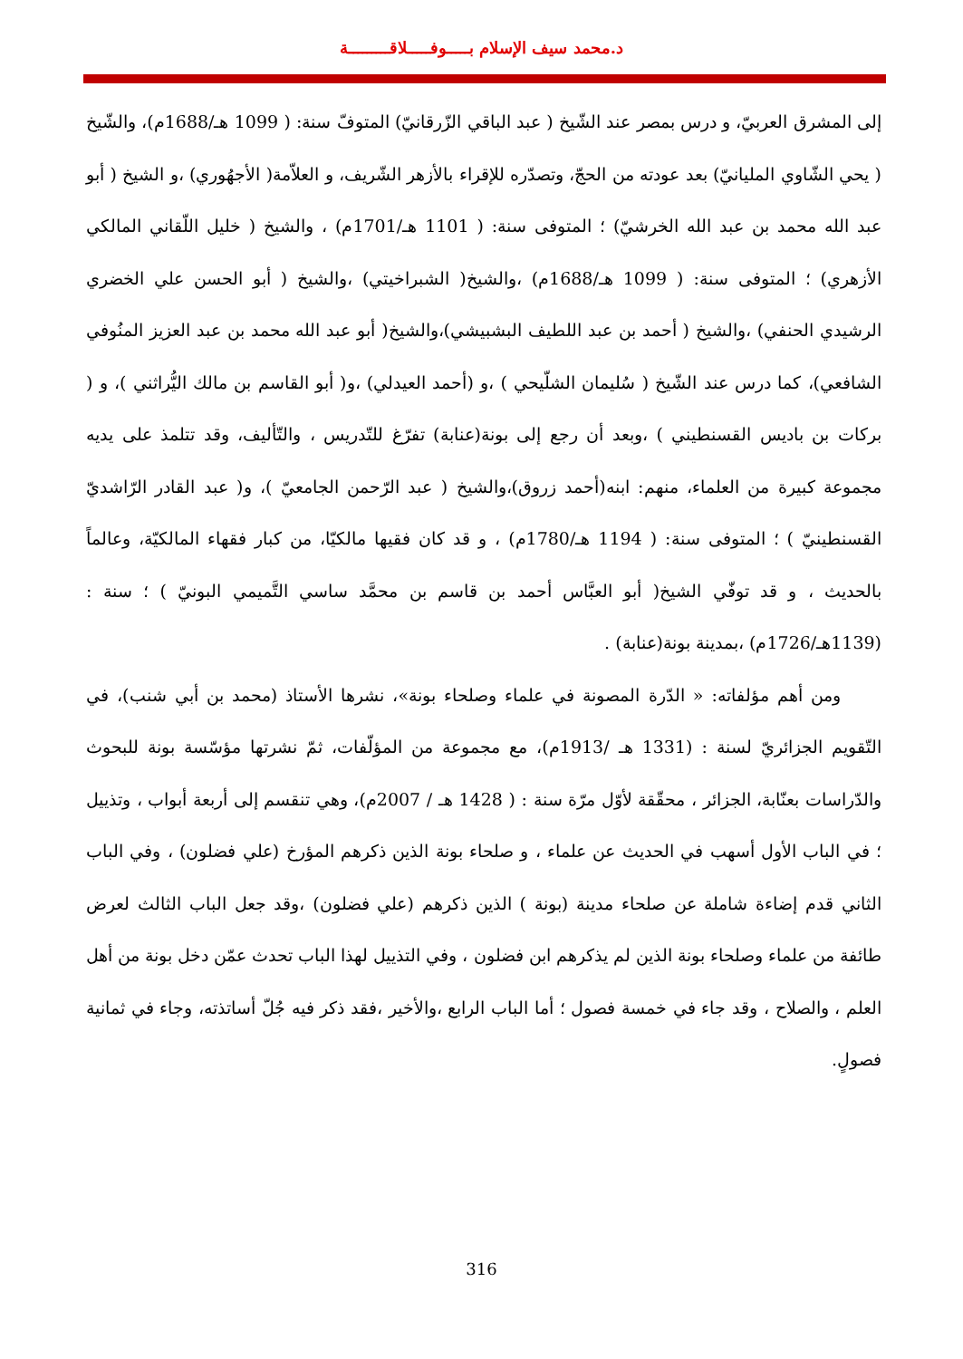د.محمد سيف الإسلام بـــــوفـــــلاقـــــــــة
إلى المشرق العربيّ، و درس بمصر عند الشّيخ ( عبد الباقي الزّرقانيّ) المتوفّ سنة: ( 1099 هـ/1688م)، والشّيخ ( يحي الشّاوي المليانيّ) بعد عودته من الحجّ، وتصدّره للإقراء بالأزهر الشّريف، و العلاّمة( الأجهُوري) ،و الشيخ ( أبو عبد الله محمد بن عبد الله الخرشيّ) ؛ المتوفى سنة: ( 1101 هـ/1701م) ، والشيخ ( خليل اللّقاني المالكي الأزهري) ؛ المتوفى سنة: ( 1099 هـ/1688م) ،والشيخ( الشبراخيتي) ،والشيخ ( أبو الحسن علي الخضري الرشيدي الحنفي) ،والشيخ ( أحمد بن عبد اللطيف البشبيشي)،والشيخ( أبو عبد الله محمد بن عبد العزيز المنُوفي الشافعي)، كما درس عند الشّيخ ( سُليمان الشلّيحي ) ،و (أحمد العيدلي) ،و( أبو القاسم بن مالك اليُّراثني )، و ( بركات بن باديس القسنطيني ) ،وبعد أن رجع إلى بونة(عنابة) تفرّغ للتّدريس ، والتّأليف، وقد تتلمذ على يديه مجموعة كبيرة من العلماء، منهم: ابنه(أحمد زروق)،والشيخ ( عبد الرّحمن الجامعيّ )، و( عبد القادر الرّاشديّ القسنطينيّ ) ؛ المتوفى سنة: ( 1194 هـ/1780م) ، و قد كان فقيها مالكيّا، من كبار فقهاء المالكيّة، وعالماً بالحديث ، و قد توفّي الشيخ( أبو العبَّاس أحمد بن قاسم بن محمَّد ساسي التَّميمي البونيّ ) ؛ سنة : (1139هـ/1726م) ،بمدينة بونة(عنابة) .
ومن أهم مؤلفاته: « الدّرة المصونة في علماء وصلحاء بونة»، نشرها الأستاذ (محمد بن أبي شنب)، في التّقويم الجزائريّ لسنة : (1331 هـ /1913م)، مع مجموعة من المؤلّفات، ثمّ نشرتها مؤسّسة بونة للبحوث والدّراسات بعنّابة، الجزائر ، محقّقة لأوّل مرّة سنة : ( 1428 هـ / 2007م)، وهي تنقسم إلى أربعة أبواب ، وتذييل ؛ في الباب الأول أسهب في الحديث عن علماء ، و صلحاء بونة الذين ذكرهم المؤرخ (علي فضلون) ، وفي الباب الثاني قدم إضاءة شاملة عن صلحاء مدينة (بونة ) الذين ذكرهم (علي فضلون) ،وقد جعل الباب الثالث لعرض طائفة من علماء وصلحاء بونة الذين لم يذكرهم ابن فضلون ، وفي التذييل لهذا الباب تحدث عمّن دخل بونة من أهل العلم ، والصلاح ، وقد جاء في خمسة فصول ؛ أما الباب الرابع ،والأخير ،فقد ذكر فيه جُلّ أساتذته، وجاء في ثمانية فصولٍ.
316